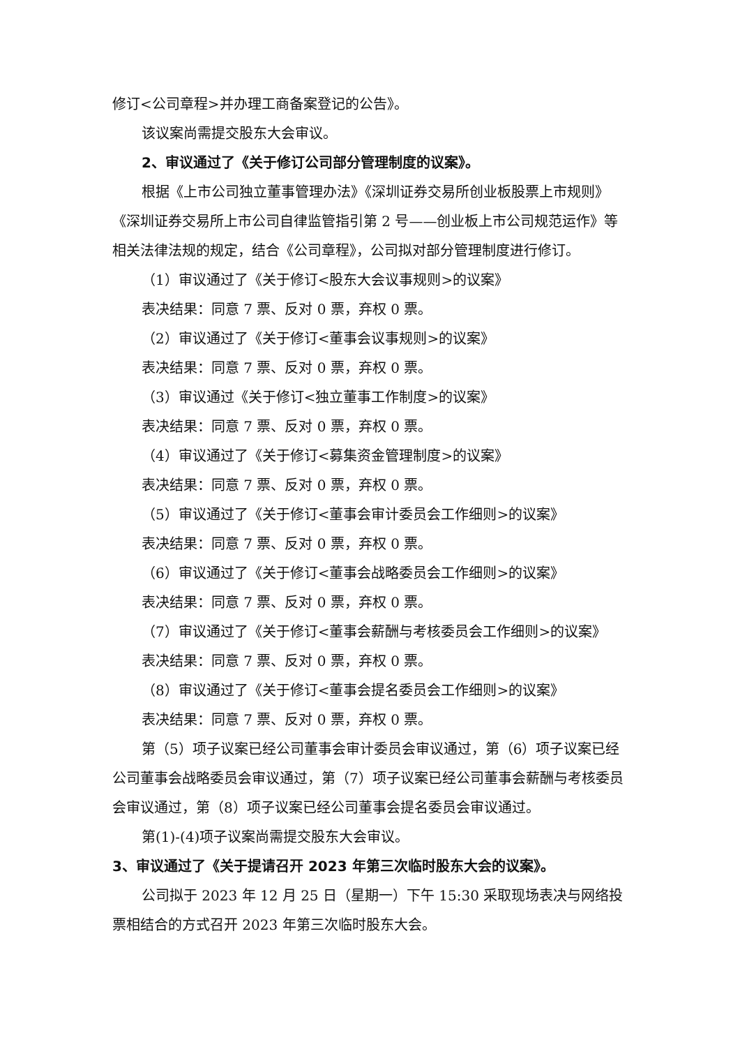修订<公司章程>并办理工商备案登记的公告》。
该议案尚需提交股东大会审议。
2、审议通过了《关于修订公司部分管理制度的议案》。
根据《上市公司独立董事管理办法》《深圳证券交易所创业板股票上市规则》《深圳证券交易所上市公司自律监管指引第 2 号——创业板上市公司规范运作》等相关法律法规的规定，结合《公司章程》，公司拟对部分管理制度进行修订。
（1）审议通过了《关于修订<股东大会议事规则>的议案》
表决结果：同意 7 票、反对 0 票，弃权 0 票。
（2）审议通过了《关于修订<董事会议事规则>的议案》
表决结果：同意 7 票、反对 0 票，弃权 0 票。
（3）审议通过《关于修订<独立董事工作制度>的议案》
表决结果：同意 7 票、反对 0 票，弃权 0 票。
（4）审议通过了《关于修订<募集资金管理制度>的议案》
表决结果：同意 7 票、反对 0 票，弃权 0 票。
（5）审议通过了《关于修订<董事会审计委员会工作细则>的议案》
表决结果：同意 7 票、反对 0 票，弃权 0 票。
（6）审议通过了《关于修订<董事会战略委员会工作细则>的议案》
表决结果：同意 7 票、反对 0 票，弃权 0 票。
（7）审议通过了《关于修订<董事会薪酬与考核委员会工作细则>的议案》
表决结果：同意 7 票、反对 0 票，弃权 0 票。
（8）审议通过了《关于修订<董事会提名委员会工作细则>的议案》
表决结果：同意 7 票、反对 0 票，弃权 0 票。
第（5）项子议案已经公司董事会审计委员会审议通过，第（6）项子议案已经公司董事会战略委员会审议通过，第（7）项子议案已经公司董事会薪酬与考核委员会审议通过，第（8）项子议案已经公司董事会提名委员会审议通过。
第(1)-(4)项子议案尚需提交股东大会审议。
3、审议通过了《关于提请召开 2023 年第三次临时股东大会的议案》。
公司拟于 2023 年 12 月 25 日（星期一）下午 15:30 采取现场表决与网络投票相结合的方式召开 2023 年第三次临时股东大会。